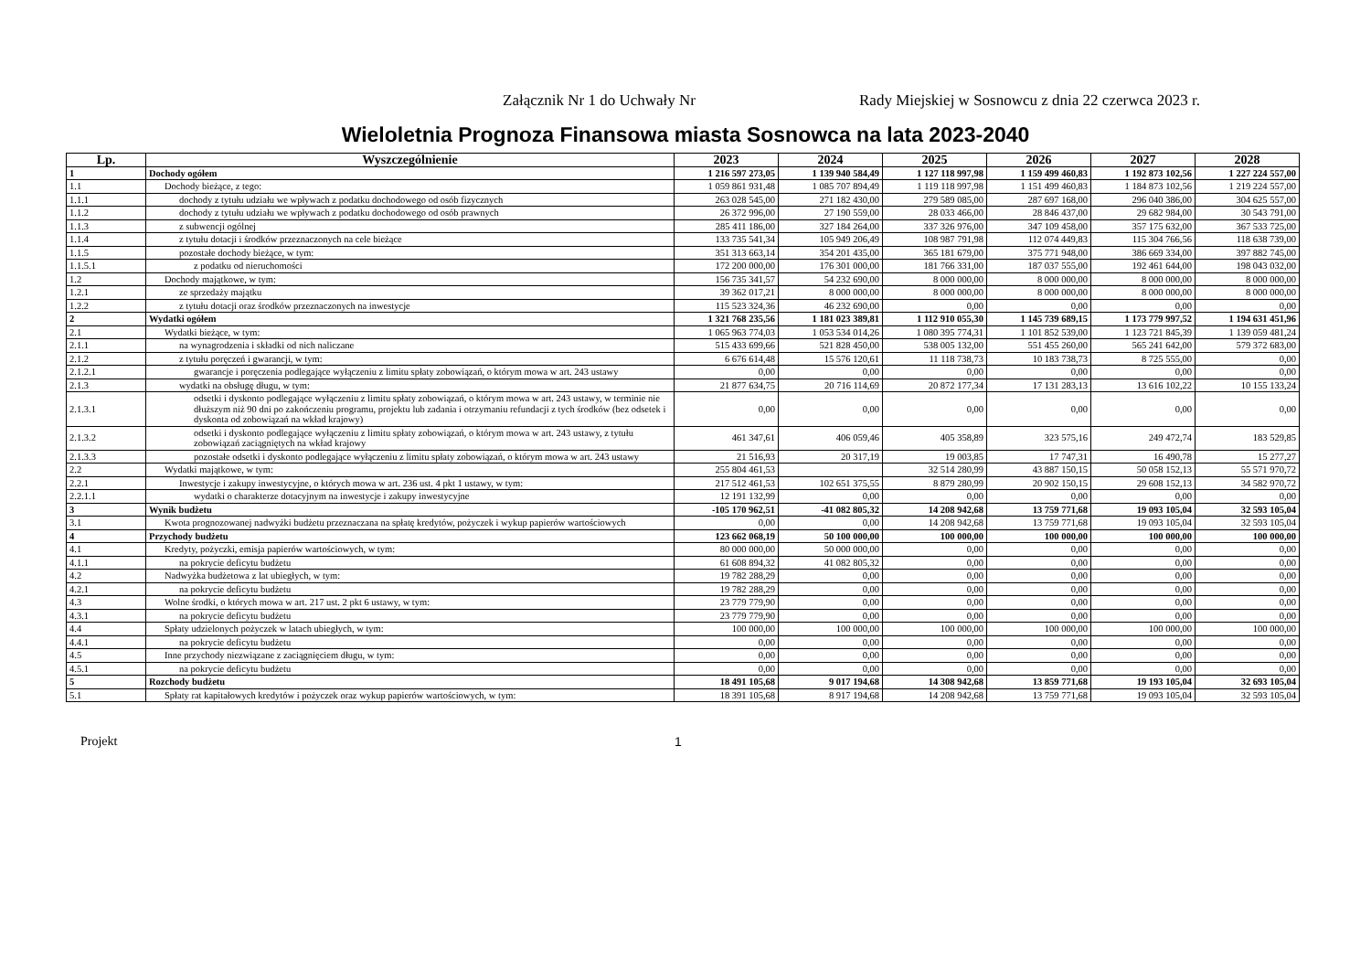Załącznik Nr 1 do Uchwały Nr Rady Miejskiej w Sosnowcu z dnia 22 czerwca 2023 r.
Wieloletnia Prognoza Finansowa miasta Sosnowca na lata 2023-2040
| Lp. | Wyszczególnienie | 2023 | 2024 | 2025 | 2026 | 2027 | 2028 |
| --- | --- | --- | --- | --- | --- | --- | --- |
| 1 | Dochody ogółem | 1 216 597 273,05 | 1 139 940 584,49 | 1 127 118 997,98 | 1 159 499 460,83 | 1 192 873 102,56 | 1 227 224 557,00 |
| 1.1 | Dochody bieżące, z tego: | 1 059 861 931,48 | 1 085 707 894,49 | 1 119 118 997,98 | 1 151 499 460,83 | 1 184 873 102,56 | 1 219 224 557,00 |
| 1.1.1 | dochody z tytułu udziału we wpływach z podatku dochodowego od osób fizycznych | 263 028 545,00 | 271 182 430,00 | 279 589 085,00 | 287 697 168,00 | 296 040 386,00 | 304 625 557,00 |
| 1.1.2 | dochody z tytułu udziału we wpływach z podatku dochodowego od osób prawnych | 26 372 996,00 | 27 190 559,00 | 28 033 466,00 | 28 846 437,00 | 29 682 984,00 | 30 543 791,00 |
| 1.1.3 | z subwencji ogólnej | 285 411 186,00 | 327 184 264,00 | 337 326 976,00 | 347 109 458,00 | 357 175 632,00 | 367 533 725,00 |
| 1.1.4 | z tytułu dotacji i środków przeznaczonych na cele bieżące | 133 735 541,34 | 105 949 206,49 | 108 987 791,98 | 112 074 449,83 | 115 304 766,56 | 118 638 739,00 |
| 1.1.5 | pozostałe dochody bieżące, w tym: | 351 313 663,14 | 354 201 435,00 | 365 181 679,00 | 375 771 948,00 | 386 669 334,00 | 397 882 745,00 |
| 1.1.5.1 | z podatku od nieruchomości | 172 200 000,00 | 176 301 000,00 | 181 766 331,00 | 187 037 555,00 | 192 461 644,00 | 198 043 032,00 |
| 1.2 | Dochody majątkowe, w tym: | 156 735 341,57 | 54 232 690,00 | 8 000 000,00 | 8 000 000,00 | 8 000 000,00 | 8 000 000,00 |
| 1.2.1 | ze sprzedaży majątku | 39 362 017,21 | 8 000 000,00 | 8 000 000,00 | 8 000 000,00 | 8 000 000,00 | 8 000 000,00 |
| 1.2.2 | z tytułu dotacji oraz środków przeznaczonych na inwestycje | 115 523 324,36 | 46 232 690,00 | 0,00 | 0,00 | 0,00 | 0,00 |
| 2 | Wydatki ogółem | 1 321 768 235,56 | 1 181 023 389,81 | 1 112 910 055,30 | 1 145 739 689,15 | 1 173 779 997,52 | 1 194 631 451,96 |
| 2.1 | Wydatki bieżące, w tym: | 1 065 963 774,03 | 1 053 534 014,26 | 1 080 395 774,31 | 1 101 852 539,00 | 1 123 721 845,39 | 1 139 059 481,24 |
| 2.1.1 | na wynagrodzenia i składki od nich naliczane | 515 433 699,66 | 521 828 450,00 | 538 005 132,00 | 551 455 260,00 | 565 241 642,00 | 579 372 683,00 |
| 2.1.2 | z tytułu poręczeń i gwarancji, w tym: | 6 676 614,48 | 15 576 120,61 | 11 118 738,73 | 10 183 738,73 | 8 725 555,00 | 0,00 |
| 2.1.2.1 | gwarancje i poręczenia podlegające wyłączeniu z limitu spłaty zobowiązań, o którym mowa w art. 243 ustawy | 0,00 | 0,00 | 0,00 | 0,00 | 0,00 | 0,00 |
| 2.1.3 | wydatki na obsługę długu, w tym: | 21 877 634,75 | 20 716 114,69 | 20 872 177,34 | 17 131 283,13 | 13 616 102,22 | 10 155 133,24 |
| 2.1.3.1 | odsetki i dyskonto podlegające wyłączeniu z limitu spłaty zobowiązań, o którym mowa w art. 243 ustawy, w terminie nie dłuższym niż 90 dni po zakończeniu programu, projektu lub zadania i otrzymaniu refundacji z tych środków (bez odsetek i dyskonta od zobowiązań na wkład krajowy) | 0,00 | 0,00 | 0,00 | 0,00 | 0,00 | 0,00 |
| 2.1.3.2 | odsetki i dyskonto podlegające wyłączeniu z limitu spłaty zobowiązań, o którym mowa w art. 243 ustawy, z tytułu zobowiązań zaciągniętych na wkład krajowy | 461 347,61 | 406 059,46 | 405 358,89 | 323 575,16 | 249 472,74 | 183 529,85 |
| 2.1.3.3 | pozostałe odsetki i dyskonto podlegające wyłączeniu z limitu spłaty zobowiązań, o którym mowa w art. 243 ustawy | 21 516,93 | 20 317,19 | 19 003,85 | 17 747,31 | 16 490,78 | 15 277,27 |
| 2.2 | Wydatki majątkowe, w tym: | 255 804 461,53 | | 32 514 280,99 | 43 887 150,15 | 50 058 152,13 | 55 571 970,72 |
| 2.2.1 | Inwestycje i zakupy inwestycyjne, o których mowa w art. 236 ust. 4 pkt 1 ustawy, w tym: | 217 512 461,53 | 102 651 375,55 | 8 879 280,99 | 20 902 150,15 | 29 608 152,13 | 34 582 970,72 |
| 2.2.1.1 | wydatki o charakterze dotacyjnym na inwestycje i zakupy inwestycyjne | 12 191 132,99 | 0,00 | 0,00 | 0,00 | 0,00 | 0,00 |
| 3 | Wynik budżetu | -105 170 962,51 | -41 082 805,32 | 14 208 942,68 | 13 759 771,68 | 19 093 105,04 | 32 593 105,04 |
| 3.1 | Kwota prognozowanej nadwyżki budżetu przeznaczana na spłatę kredytów, pożyczek i wykup papierów wartościowych | 0,00 | 0,00 | 14 208 942,68 | 13 759 771,68 | 19 093 105,04 | 32 593 105,04 |
| 4 | Przychody budżetu | 123 662 068,19 | 50 100 000,00 | 100 000,00 | 100 000,00 | 100 000,00 | 100 000,00 |
| 4.1 | Kredyty, pożyczki, emisja papierów wartościowych, w tym: | 80 000 000,00 | 50 000 000,00 | 0,00 | 0,00 | 0,00 | 0,00 |
| 4.1.1 | na pokrycie deficytu budżetu | 61 608 894,32 | 41 082 805,32 | 0,00 | 0,00 | 0,00 | 0,00 |
| 4.2 | Nadwyżka budżetowa z lat ubiegłych, w tym: | 19 782 288,29 | 0,00 | 0,00 | 0,00 | 0,00 | 0,00 |
| 4.2.1 | na pokrycie deficytu budżetu | 19 782 288,29 | 0,00 | 0,00 | 0,00 | 0,00 | 0,00 |
| 4.3 | Wolne środki, o których mowa w art. 217 ust. 2 pkt 6 ustawy, w tym: | 23 779 779,90 | 0,00 | 0,00 | 0,00 | 0,00 | 0,00 |
| 4.3.1 | na pokrycie deficytu budżetu | 23 779 779,90 | 0,00 | 0,00 | 0,00 | 0,00 | 0,00 |
| 4.4 | Spłaty udzielonych pożyczek w latach ubiegłych, w tym: | 100 000,00 | 100 000,00 | 100 000,00 | 100 000,00 | 100 000,00 | 100 000,00 |
| 4.4.1 | na pokrycie deficytu budżetu | 0,00 | 0,00 | 0,00 | 0,00 | 0,00 | 0,00 |
| 4.5 | Inne przychody niezwiązane z zaciągnięciem długu, w tym: | 0,00 | 0,00 | 0,00 | 0,00 | 0,00 | 0,00 |
| 4.5.1 | na pokrycie deficytu budżetu | 0,00 | 0,00 | 0,00 | 0,00 | 0,00 | 0,00 |
| 5 | Rozchody budżetu | 18 491 105,68 | 9 017 194,68 | 14 308 942,68 | 13 859 771,68 | 19 193 105,04 | 32 693 105,04 |
| 5.1 | Spłaty rat kapitałowych kredytów i pożyczek oraz wykup papierów wartościowych, w tym: | 18 391 105,68 | 8 917 194,68 | 14 208 942,68 | 13 759 771,68 | 19 093 105,04 | 32 593 105,04 |
Projekt 1